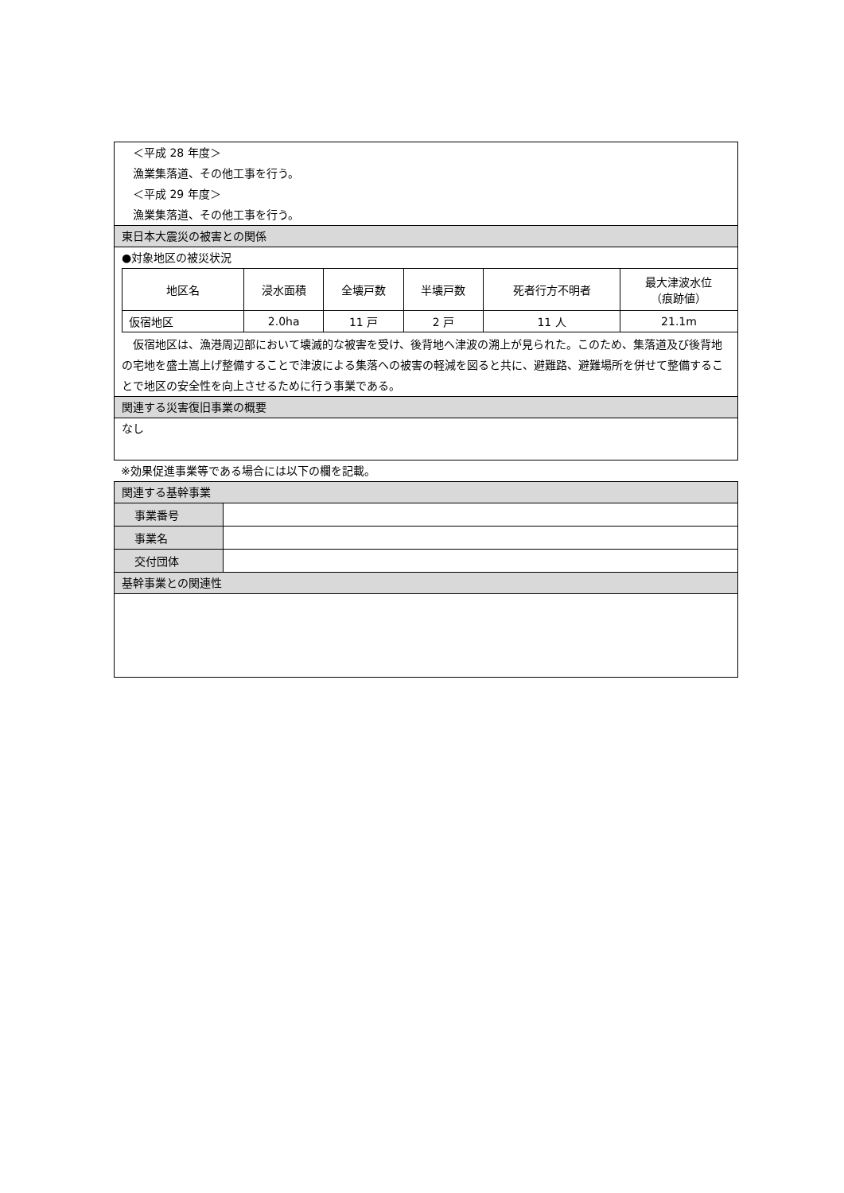＜平成 28 年度＞
　漁業集落道、その他工事を行う。
　＜平成 29 年度＞
　漁業集落道、その他工事を行う。
東日本大震災の被害との関係
●対象地区の被災状況
| 地区名 | 浸水面積 | 全壊戸数 | 半壊戸数 | 死者行方不明者 | 最大津波水位 （痕跡値） |
| --- | --- | --- | --- | --- | --- |
| 仮宿地区 | 2.0ha | 11 戸 | 2 戸 | 11 人 | 21.1m |
　仮宿地区は、漁港周辺部において壊滅的な被害を受け、後背地へ津波の溯上が見られた。このため、集落道及び後背地の宅地を盛土嵩上げ整備することで津波による集落への被害の軽減を図ると共に、避難路、避難場所を併せて整備することで地区の安全性を向上させるために行う事業である。
関連する災害復旧事業の概要
なし
※効果促進事業等である場合には以下の欄を記載。
関連する基幹事業
| 事業番号 | |
| 事業名 | |
| 交付団体 | |
基幹事業との関連性